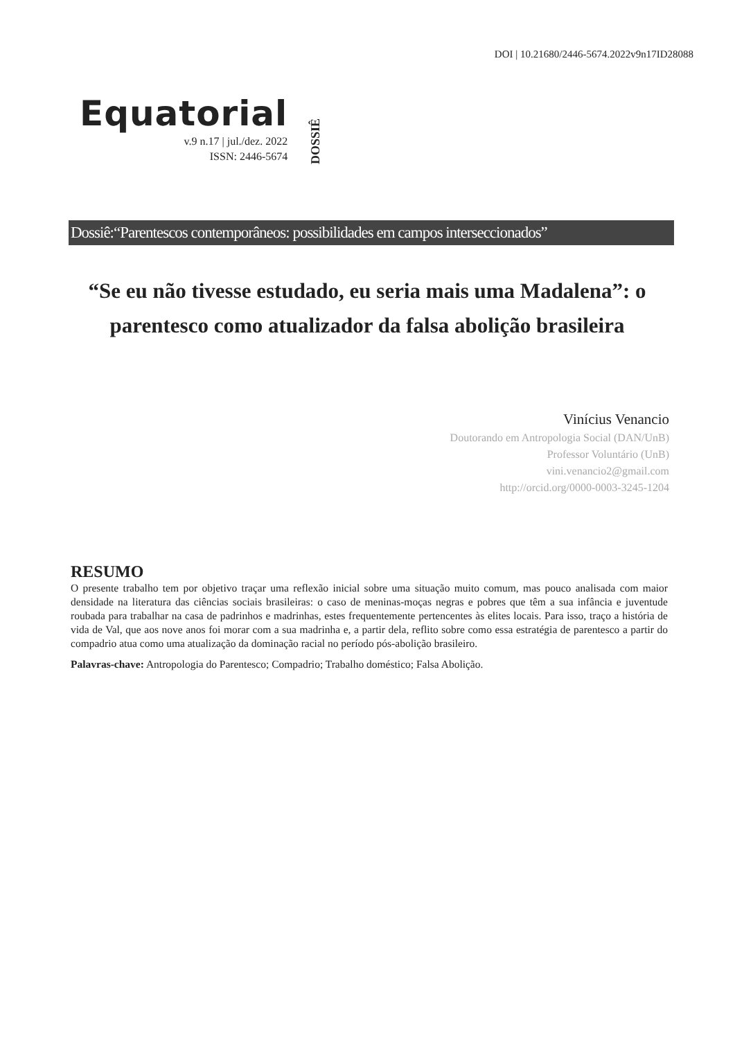DOI | 10.21680/2446-5674.2022v9n17ID28088
Equatorial
v.9 n.17 | jul./dez. 2022
ISSN: 2446-5674
DOSSIÊ
Dossiê:“Parentescos contemporâneos: possibilidades em campos interseccionados”
“Se eu não tivesse estudado, eu seria mais uma Madalena”: o parentesco como atualizador da falsa abolição brasileira
Vinícius Venancio
Doutorando em Antropologia Social (DAN/UnB)
Professor Voluntário (UnB)
vini.venancio2@gmail.com
http://orcid.org/0000-0003-3245-1204
RESUMO
O presente trabalho tem por objetivo traçar uma reflexão inicial sobre uma situação muito comum, mas pouco analisada com maior densidade na literatura das ciências sociais brasileiras: o caso de meninas-moças negras e pobres que têm a sua infância e juventude roubada para trabalhar na casa de padrinhos e madrinhas, estes frequentemente pertencentes às elites locais. Para isso, traço a história de vida de Val, que aos nove anos foi morar com a sua madrinha e, a partir dela, reflito sobre como essa estratégia de parentesco a partir do compadrio atua como uma atualização da dominação racial no período pós-abolição brasileiro.
Palavras-chave: Antropologia do Parentesco; Compadrio; Trabalho doméstico; Falsa Abolição.